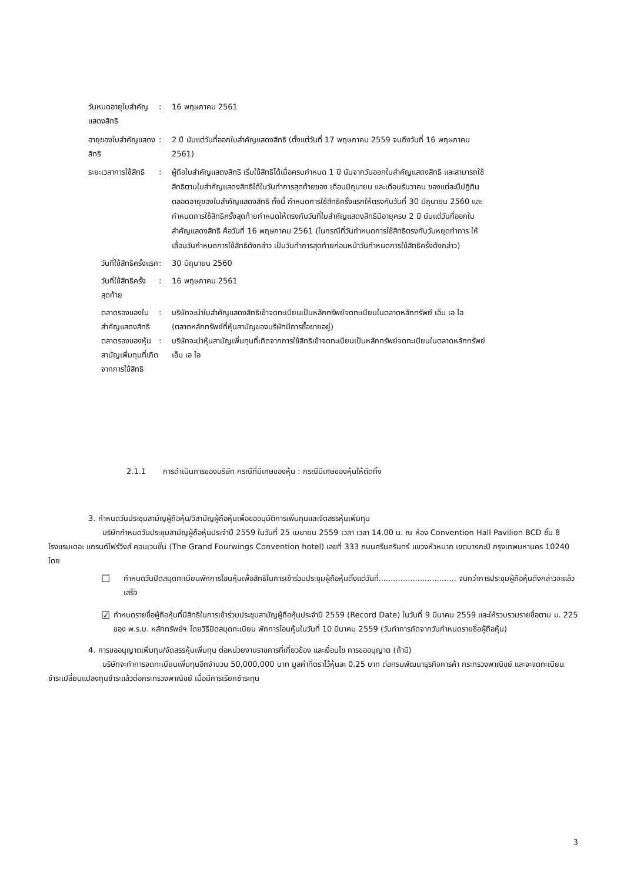วันหมดอายุใบสำคัญแสดงสิทธิ : 16 พฤษภาคม 2561
อายุของใบสำคัญแสดงสิทธิ : 2 ปี นับแต่วันที่ออกใบสำคัญแสดงสิทธิ (ตั้งแต่วันที่ 17 พฤษภาคม 2559 จนถึงวันที่ 16 พฤษภาคม 2561)
ระยะเวลาการใช้สิทธิ : ผู้ถือใบสำคัญแสดงสิทธิ เริ่มใช้สิทธิได้เมื่อครบกำหนด 1 ปี นับจากวันออกใบสำคัญแสดงสิทธิ และสามารถใช้สิทธิตามใบสำคัญแสดงสิทธิได้ในวันทำการสุดท้ายของ เดือนมิถุนายน และเดือนธันวาคม ของแต่ละปีปฏิทิน ตลอดอายุของใบสำคัญแสดงสิทธิ ทั้งนี้ กำหนดการใช้สิทธิครั้งแรกให้ตรงกับวันที่ 30 มิถุนายน 2560 และกำหนดการใช้สิทธิครั้งสุดท้ายกำหนดให้ตรงกับวันที่ใบสำคัญแสดงสิทธิมีอายุครบ 2 ปี นับแต่วันที่ออกใบสำคัญแสดงสิทธิ คือวันที่ 16 พฤษภาคม 2561 (ในกรณีที่วันกำหนดการใช้สิทธิตรงกับวันหยุดทำการ ให้เลื่อนวันกำหนดการใช้สิทธิดังกล่าว เป็นวันทำการสุดท้ายก่อนหน้าวันกำหนดการใช้สิทธิครั้งดังกล่าว)
วันที่ใช้สิทธิครั้งแรก : 30 มิถุนายน 2560
วันที่ใช้สิทธิครั้งสุดท้าย : 16 พฤษภาคม 2561
ตลาดรองของใบสำคัญแสดงสิทธิ : บริษัทจะนำใบสำคัญแสดงสิทธิเข้าจดทะเบียนเป็นหลักทรัพย์จดทะเบียนในตลาดหลักทรัพย์ เอ็ม เอ ไอ (ตลาดหลักทรัพย์ที่หุ้นสามัญของบริษัทมีการซื้อขายอยู่)
ตลาดรองของหุ้นสามัญเพิ่มทุนที่เกิดจากการใช้สิทธิ
: บริษัทจะนำหุ้นสามัญเพิ่มทุนที่เกิดจากการใช้สิทธิเข้าจดทะเบียนเป็นหลักทรัพย์จดทะเบียนในตลาดหลักทรัพย์ เอ็ม เอ ไอ
2.1.1 การดำเนินการของบริษัท กรณีที่มีเศษของหุ้น : กรณีมีเศษของหุ้นให้ตัดทิ้ง
3. กำหนดวันประชุมสามัญผู้ถือหุ้น/วิสามัญผู้ถือหุ้นเพื่อขออนุมัติการเพิ่มทุนและจัดสรรหุ้นเพิ่มทุน
บริษัทกำหนดวันประชุมสามัญผู้ถือหุ้นประจำปี 2559 ในวันที่ 25 เมษายน 2559 เวลา เวลา 14.00 น. ณ ห้อง Convention Hall Pavilion BCD ชั้น 8 โรงแรมเดอะ แกรนด์โฟร์วิงส์ คอนเวนชั่น (The Grand Fourwings Convention hotel) เลขที่ 333 ถนนศรีนครินทร์ แขวงหัวหมาก เขตบางกะปิ กรุงเทพมหานคร 10240 โดย
☐
กำหนดวันปิดสมุดทะเบียนพักการโอนหุ้นเพื่อสิทธิในการเข้าร่วมประชุมผู้ถือหุ้นตั้งแต่วันที่................................ จนกว่าการประชุมผู้ถือหุ้นดังกล่าวจะแล้วเสร็จ
☑
กำหนดรายชื่อผู้ถือหุ้นที่มีสิทธิในการเข้าร่วมประชุมสามัญผู้ถือหุ้นประจำปี 2559 (Record Date) ในวันที่ 9 มีนาคม 2559 และให้รวบรวมรายชื่อตาม ม. 225 ของ พ.ร.บ. หลักทรัพย์ฯ โดยวิธีปิดสมุดทะเบียน พักการโอนหุ้นในวันที่ 10 มีนาคม 2559 (วันทำการถัดจากวันกำหนดรายชื่อผู้ถือหุ้น)
4. การขออนุญาตเพิ่มทุน/จัดสรรหุ้นเพิ่มทุน ต่อหน่วยงานราชการที่เกี่ยวข้อง และเงื่อนไข การขออนุญาต (ถ้ามี)
บริษัทจะทำการจดทะเบียนเพิ่มทุนอีกจำนวน 50,000,000 บาท มูลค่าที่ตราไว้หุ้นละ 0.25 บาท ต่อกรมพัฒนาธุรกิจการค้า กระทรวงพาณิชย์ และจะจดทะเบียนชำระเปลี่ยนแปลงทุนชำระแล้วต่อกระทรวงพาณิชย์ เมื่อมีการเรียกชำระทุน
3